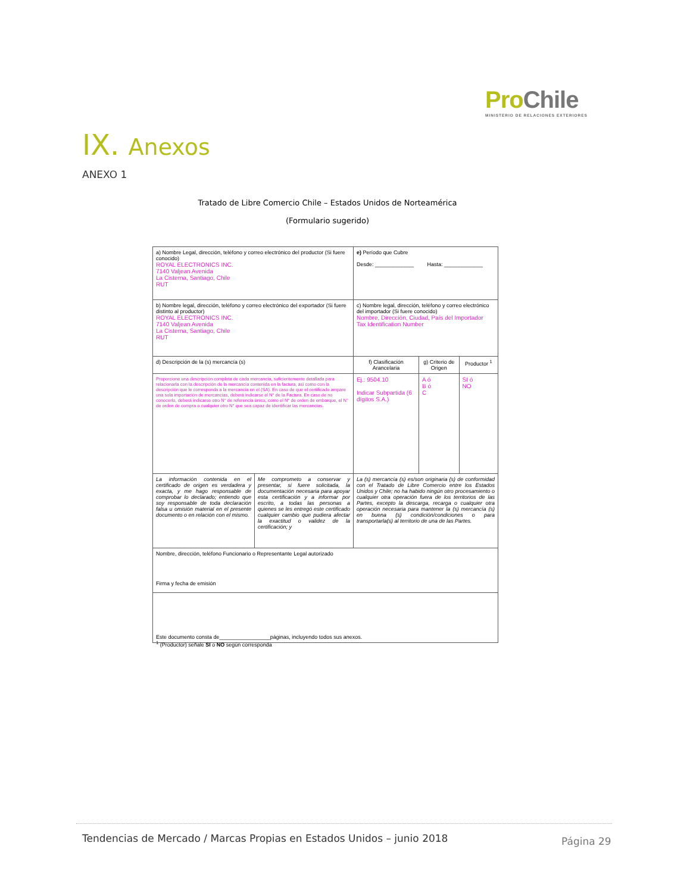ProChile
MINISTERIO DE RELACIONES EXTERIORES
IX. Anexos
ANEXO 1
Tratado de Libre Comercio Chile – Estados Unidos de Norteamérica
(Formulario sugerido)
| a) Nombre Legal, dirección, teléfono y correo electrónico del productor (Si fuere conocido) ROYAL ELECTRONICS INC. 7140 Valjean Avenida La Cisterna, Santiago, Chile RUT | | e) Período que Cubre Desde: _____________ Hasta: _____________ | | |
| b) Nombre legal, dirección, teléfono y correo electrónico del exportador (Si fuere distinto al productor) ROYAL ELECTRONICS INC. 7140 Valjean Avenida La Cisterna, Santiago, Chile RUT | | c) Nombre legal, dirección, teléfono y correo electrónico del importador (Si fuere conocido) Nombre, Dirección, Ciudad, País del Importador Tax Identification Number | | |
| d) Descripción de la (s) mercancía (s) | | f) Clasificación Arancelaria | g) Criterio de Origen | Productor <sup>1</sup> |
| Proporcione una descripción completa de cada mercancía, suficientemente detallada para relacionarla con la descripción de la mercancía contenida en la factura, así como con la descripción que le corresponda a la mercancía en el (SA). En caso de que el certificado ampare una sola importación de mercancías, deberá indicarse el N° de la Factura. En caso de no conocerlo, deberá indicarse otro N° de referencia único, como el N° de orden de embarque, el N° de orden de compra o cualquier otro N° que sea capaz de identificar las mercancías. | | Ej.: 9504.10 Indicar Subpartida (6 dígitos S.A.) | A ó B ó C | SI ó NO |
| La información contenida en el certificado de origen es verdadera y exacta, y me hago responsable de comprobar lo declarado; entiendo que soy responsable de toda declaración falsa u omisión material en el presente documento o en relación con el mismo. | Me comprometo a conservar y presentar, si fuere solicitada, la documentación necesaria para apoyar esta certificación y a informar por escrito, a todas las personas a quienes se les entregó este certificado cualquier cambio que pudiera afectar la exactitud o validez de la certificación; y | La (s) mercancía (s) es/son originaria (s) de conformidad con el Tratado de Libre Comercio entre los Estados Unidos y Chile; no ha habido ningún otro procesamiento o cualquier otra operación fuera de los territorios de las Partes, excepto la descarga, recarga o cualquier otra operación necesaria para mantener la (s) mercancía (s) en buena (s) condición/condiciones o para transportarla(s) al territorio de una de las Partes. | | |
| Nombre, dirección, teléfono Funcionario o Representante Legal autorizado Firma y fecha de emisión | | | | |
| Este documento consta de_________________páginas, incluyendo todos sus anexos. | | | | |
<sup>1</sup> (Productor) señale SI o NO según corresponda
Tendencias de Mercado / Marcas Propias en Estados Unidos – junio 2018
Página 29